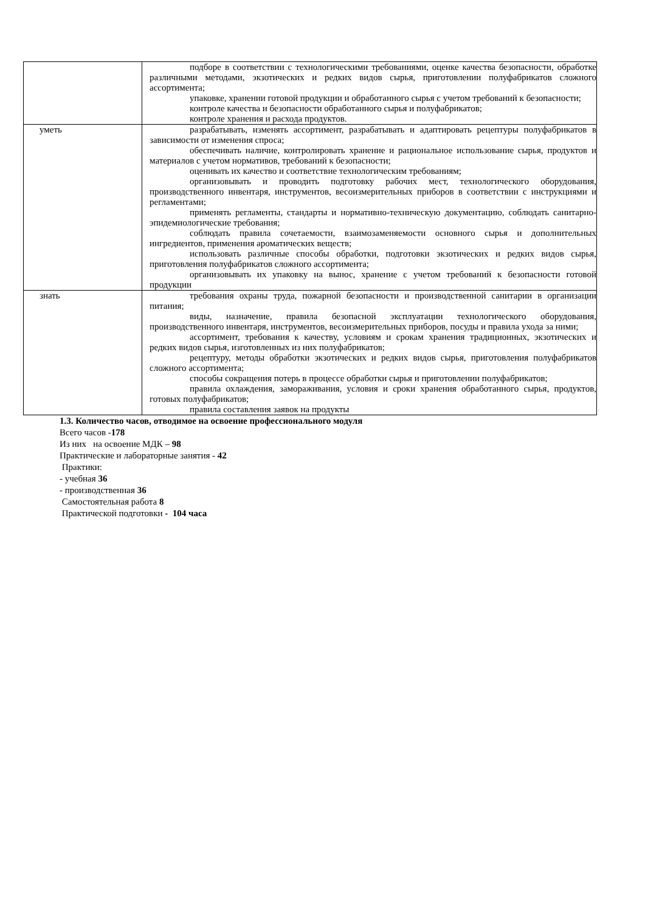| | подборе в соответствии с технологическими требованиями, оценке качества безопасности, обработке различными методами, экзотических и редких видов сырья, приготовлении полуфабрикатов сложного ассортимента; упаковке, хранении готовой продукции и обработанного сырья с учетом требований к безопасности; контроле качества и безопасности обработанного сырья и полуфабрикатов; контроле хранения и расхода продуктов. |
| уметь | разрабатывать, изменять ассортимент, разрабатывать и адаптировать рецептуры полуфабрикатов в зависимости от изменения спроса; обеспечивать наличие, контролировать хранение и рациональное использование сырья, продуктов и материалов с учетом нормативов, требований к безопасности; оценивать их качество и соответствие технологическим требованиям; организовывать и проводить подготовку рабочих мест, технологического оборудования, производственного инвентаря, инструментов, весоизмерительных приборов в соответствии с инструкциями и регламентами; применять регламенты, стандарты и нормативно-техническую документацию, соблюдать санитарно-эпидемиологические требования; соблюдать правила сочетаемости, взаимозаменяемости основного сырья и дополнительных ингредиентов, применения ароматических веществ; использовать различные способы обработки, подготовки экзотических и редких видов сырья, приготовления полуфабрикатов сложного ассортимента; организовывать их упаковку на вынос, хранение с учетом требований к безопасности готовой продукции |
| знать | требования охраны труда, пожарной безопасности и производственной санитарии в организации питания; виды, назначение, правила безопасной эксплуатации технологического оборудования, производственного инвентаря, инструментов, весоизмерительных приборов, посуды и правила ухода за ними; ассортимент, требования к качеству, условиям и срокам хранения традиционных, экзотических и редких видов сырья, изготовленных из них полуфабрикатов; рецептуру, методы обработки экзотических и редких видов сырья, приготовления полуфабрикатов сложного ассортимента; способы сокращения потерь в процессе обработки сырья и приготовлении полуфабрикатов; правила охлаждения, замораживания, условия и сроки хранения обработанного сырья, продуктов, готовых полуфабрикатов; правила составления заявок на продукты |
1.3. Количество часов, отводимое на освоение профессионального модуля
Всего часов -178
Из них на освоение МДК – 98
Практические и лабораторные занятия - 42
Практики:
- учебная 36
- производственная 36
Самостоятельная работа 8
Практической подготовки - 104 часа